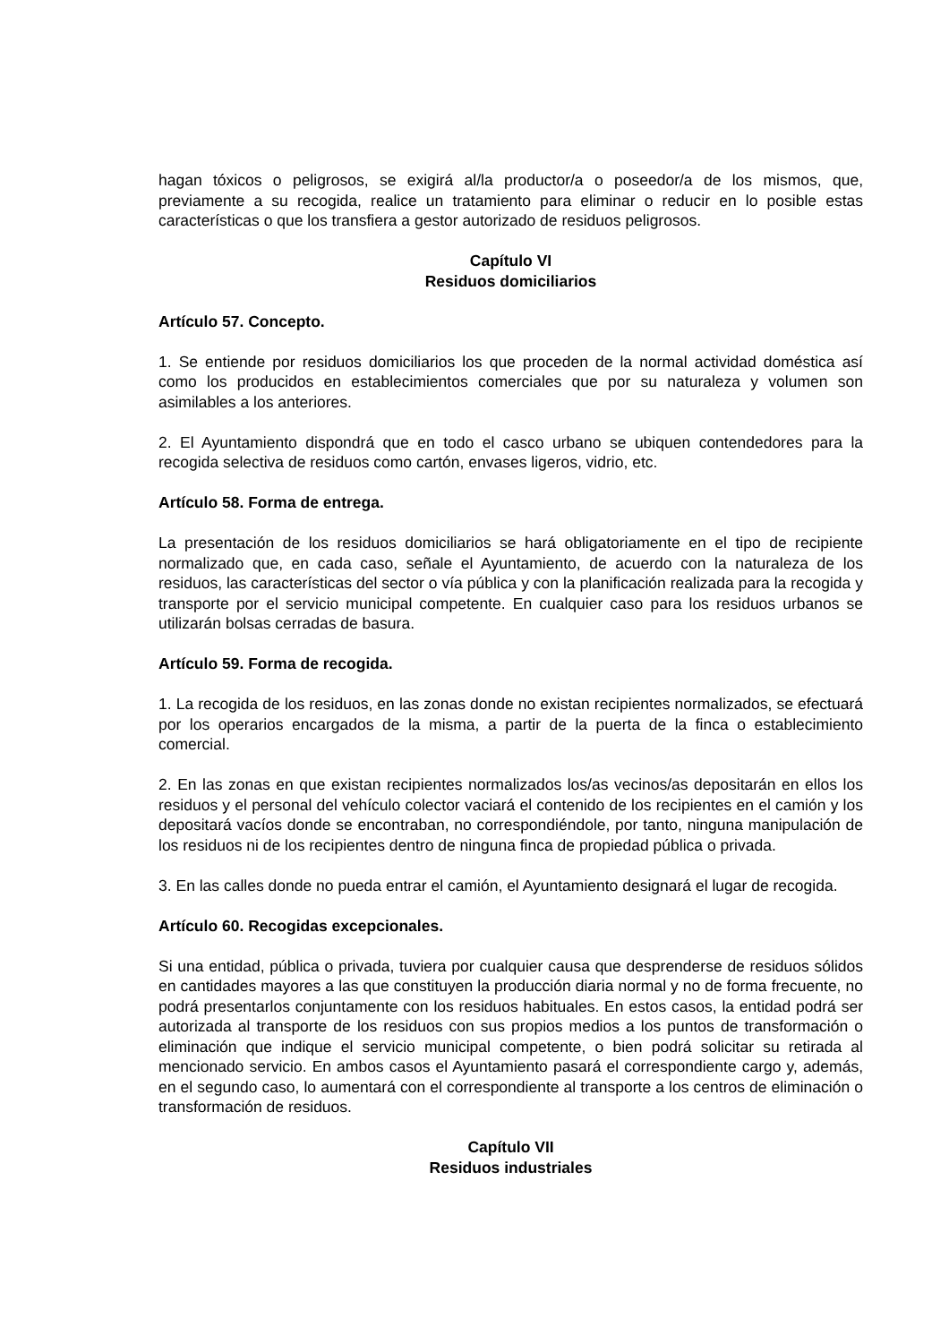hagan tóxicos o peligrosos, se exigirá al/la productor/a o poseedor/a de los mismos, que, previamente a su recogida, realice un tratamiento para eliminar o reducir en lo posible estas características o que los transfiera a gestor autorizado de residuos peligrosos.
Capítulo VI
Residuos domiciliarios
Artículo 57. Concepto.
1. Se entiende por residuos domiciliarios los que proceden de la normal actividad doméstica así como los producidos en establecimientos comerciales que por su naturaleza y volumen son asimilables a los anteriores.
2. El Ayuntamiento dispondrá que en todo el casco urbano se ubiquen contendedores para la recogida selectiva de residuos como cartón, envases ligeros, vidrio, etc.
Artículo 58. Forma de entrega.
La presentación de los residuos domiciliarios se hará obligatoriamente en el tipo de recipiente normalizado que, en cada caso, señale el Ayuntamiento, de acuerdo con la naturaleza de los residuos, las características del sector o vía pública y con la planificación realizada para la recogida y transporte por el servicio municipal competente. En cualquier caso para los residuos urbanos se utilizarán bolsas cerradas de basura.
Artículo 59. Forma de recogida.
1. La recogida de los residuos, en las zonas donde no existan recipientes normalizados, se efectuará por los operarios encargados de la misma, a partir de la puerta de la finca o establecimiento comercial.
2. En las zonas en que existan recipientes normalizados los/as vecinos/as depositarán en ellos los residuos y el personal del vehículo colector vaciará el contenido de los recipientes en el camión y los depositará vacíos donde se encontraban, no correspondiéndole, por tanto, ninguna manipulación de los residuos ni de los recipientes dentro de ninguna finca de propiedad pública o privada.
3. En las calles donde no pueda entrar el camión, el Ayuntamiento designará el lugar de recogida.
Artículo 60. Recogidas excepcionales.
Si una entidad, pública o privada, tuviera por cualquier causa que desprenderse de residuos sólidos en cantidades mayores a las que constituyen la producción diaria normal y no de forma frecuente, no podrá presentarlos conjuntamente con los residuos habituales. En estos casos, la entidad podrá ser autorizada al transporte de los residuos con sus propios medios a los puntos de transformación o eliminación que indique el servicio municipal competente, o bien podrá solicitar su retirada al mencionado servicio. En ambos casos el Ayuntamiento pasará el correspondiente cargo y, además, en el segundo caso, lo aumentará con el correspondiente al transporte a los centros de eliminación o transformación de residuos.
Capítulo VII
Residuos industriales